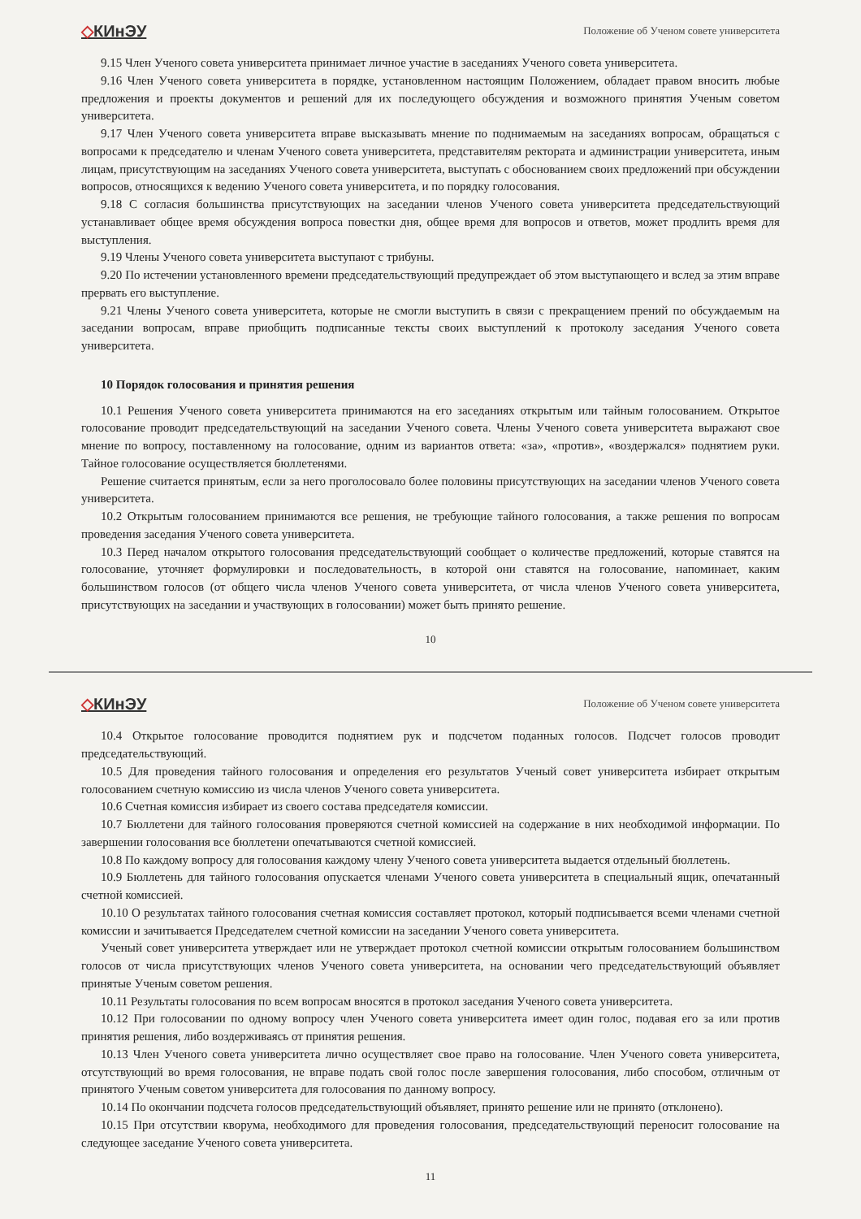◇КИнЭУ
Положение об Ученом совете университета
9.15 Член Ученого совета университета принимает личное участие в заседаниях Ученого совета университета.
9.16 Член Ученого совета университета в порядке, установленном настоящим Положением, обладает правом вносить любые предложения и проекты документов и решений для их последующего обсуждения и возможного принятия Ученым советом университета.
9.17 Член Ученого совета университета вправе высказывать мнение по поднимаемым на заседаниях вопросам, обращаться с вопросами к председателю и членам Ученого совета университета, представителям ректората и администрации университета, иным лицам, присутствующим на заседаниях Ученого совета университета, выступать с обоснованием своих предложений при обсуждении вопросов, относящихся к ведению Ученого совета университета, и по порядку голосования.
9.18 С согласия большинства присутствующих на заседании членов Ученого совета университета председательствующий устанавливает общее время обсуждения вопроса повестки дня, общее время для вопросов и ответов, может продлить время для выступления.
9.19 Члены Ученого совета университета выступают с трибуны.
9.20 По истечении установленного времени председательствующий предупреждает об этом выступающего и вслед за этим вправе прервать его выступление.
9.21 Члены Ученого совета университета, которые не смогли выступить в связи с прекращением прений по обсуждаемым на заседании вопросам, вправе приобщить подписанные тексты своих выступлений к протоколу заседания Ученого совета университета.
10 Порядок голосования и принятия решения
10.1 Решения Ученого совета университета принимаются на его заседаниях открытым или тайным голосованием. Открытое голосование проводит председательствующий на заседании Ученого совета. Члены Ученого совета университета выражают свое мнение по вопросу, поставленному на голосование, одним из вариантов ответа: «за», «против», «воздержался» поднятием руки. Тайное голосование осуществляется бюллетенями.
Решение считается принятым, если за него проголосовало более половины присутствующих на заседании членов Ученого совета университета.
10.2 Открытым голосованием принимаются все решения, не требующие тайного голосования, а также решения по вопросам проведения заседания Ученого совета университета.
10.3 Перед началом открытого голосования председательствующий сообщает о количестве предложений, которые ставятся на голосование, уточняет формулировки и последовательность, в которой они ставятся на голосование, напоминает, каким большинством голосов (от общего числа членов Ученого совета университета, от числа членов Ученого совета университета, присутствующих на заседании и участвующих в голосовании) может быть принято решение.
10
◇КИнЭУ
Положение об Ученом совете университета
10.4 Открытое голосование проводится поднятием рук и подсчетом поданных голосов. Подсчет голосов проводит председательствующий.
10.5 Для проведения тайного голосования и определения его результатов Ученый совет университета избирает открытым голосованием счетную комиссию из числа членов Ученого совета университета.
10.6 Счетная комиссия избирает из своего состава председателя комиссии.
10.7 Бюллетени для тайного голосования проверяются счетной комиссией на содержание в них необходимой информации. По завершении голосования все бюллетени опечатываются счетной комиссией.
10.8 По каждому вопросу для голосования каждому члену Ученого совета университета выдается отдельный бюллетень.
10.9 Бюллетень для тайного голосования опускается членами Ученого совета университета в специальный ящик, опечатанный счетной комиссией.
10.10 О результатах тайного голосования счетная комиссия составляет протокол, который подписывается всеми членами счетной комиссии и зачитывается Председателем счетной комиссии на заседании Ученого совета университета.
Ученый совет университета утверждает или не утверждает протокол счетной комиссии открытым голосованием большинством голосов от числа присутствующих членов Ученого совета университета, на основании чего председательствующий объявляет принятые Ученым советом решения.
10.11 Результаты голосования по всем вопросам вносятся в протокол заседания Ученого совета университета.
10.12 При голосовании по одному вопросу член Ученого совета университета имеет один голос, подавая его за или против принятия решения, либо воздерживаясь от принятия решения.
10.13 Член Ученого совета университета лично осуществляет свое право на голосование. Член Ученого совета университета, отсутствующий во время голосования, не вправе подать свой голос после завершения голосования, либо способом, отличным от принятого Ученым советом университета для голосования по данному вопросу.
10.14 По окончании подсчета голосов председательствующий объявляет, принято решение или не принято (отклонено).
10.15 При отсутствии кворума, необходимого для проведения голосования, председательствующий переносит голосование на следующее заседание Ученого совета университета.
11